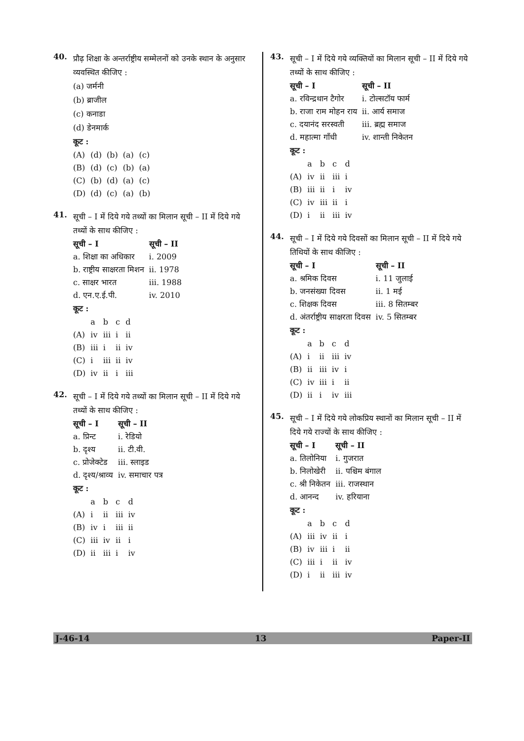40.
प्रौढ़ शिक्षा के अन्तर्राष्ट्रीय सम्मेलनों को उनके स्थान के अनुसार व्यवस्थित कीजिए :
(a) जर्मनी
(b) ब्राजील
(c) कनाडा
(d) डेनमार्क
कूट :
| (A) | (d) | (b) | (a) | (c) |
| (B) | (d) | (c) | (b) | (a) |
| (C) | (b) | (d) | (a) | (c) |
| (D) | (d) | (c) | (a) | (b) |
41.
सूची – I में दिये गये तथ्यों का मिलान सूची – II में दिये गये तथ्यों के साथ कीजिए :
| सूची – I | सूची – II |
| --- | --- |
| a. शिक्षा का अधिकार | i. 2009 |
| b. राष्ट्रीय साक्षरता मिशन | ii. 1978 |
| c. साक्षर भारत | iii. 1988 |
| d. एन.ए.ई.पी. | iv. 2010 |
कूट :
| | a | b | c | d |
| (A) | iv | iii | i | ii |
| (B) | iii | i | ii | iv |
| (C) | i | iii | ii | iv |
| (D) | iv | ii | i | iii |
42.
सूची – I में दिये गये तथ्यों का मिलान सूची – II में दिये गये तथ्यों के साथ कीजिए :
| सूची – I | सूची – II |
| --- | --- |
| a. प्रिन्ट | i. रेडियो |
| b. दृश्य | ii. टी.वी. |
| c. प्रोजेक्टेड | iii. स्लाइड |
| d. दृश्य/श्राव्य | iv. समाचार पत्र |
कूट :
| | a | b | c | d |
| (A) | i | ii | iii | iv |
| (B) | iv | i | iii | ii |
| (C) | iii | iv | ii | i |
| (D) | ii | iii | i | iv |
43.
सूची – I में दिये गये व्यक्तियों का मिलान सूची – II में दिये गये तथ्यों के साथ कीजिए :
| सूची – I | सूची – II |
| --- | --- |
| a. रविन्द्रथान टैगोर | i. टोल्सटॉय फार्म |
| b. राजा राम मोहन राय | ii. आर्य समाज |
| c. दयानंद सरस्वती | iii. ब्रह्म समाज |
| d. महात्मा गाँधी | iv. शान्ती निकेतन |
कूट :
| | a | b | c | d |
| (A) | iv | ii | iii | i |
| (B) | iii | ii | i | iv |
| (C) | iv | iii | ii | i |
| (D) | i | ii | iii | iv |
44.
सूची – I में दिये गये दिवसों का मिलान सूची – II में दिये गये तिथियों के साथ कीजिए :
| सूची – I | सूची – II |
| --- | --- |
| a. श्रमिक दिवस | i. 11 जुलाई |
| b. जनसंख्या दिवस | ii. 1 मई |
| c. शिक्षक दिवस | iii. 8 सितम्बर |
| d. अंतर्राष्ट्रीय साक्षरता दिवस | iv. 5 सितम्बर |
कूट :
| | a | b | c | d |
| (A) | i | ii | iii | iv |
| (B) | ii | iii | iv | i |
| (C) | iv | iii | i | ii |
| (D) | ii | i | iv | iii |
45.
सूची – I में दिये गये लोकप्रिय स्थानों का मिलान सूची – II में दिये गये राज्यों के साथ कीजिए :
| सूची – I | सूची – II |
| --- | --- |
| a. तिलोनिया | i. गुजरात |
| b. निलोखेरी | ii. पश्चिम बंगाल |
| c. श्री निकेतन | iii. राजस्थान |
| d. आनन्द | iv. हरियाना |
कूट :
| | a | b | c | d |
| (A) | iii | iv | ii | i |
| (B) | iv | iii | i | ii |
| (C) | iii | i | ii | iv |
| (D) | i | ii | iii | iv |
J-46-14 13 Paper-II